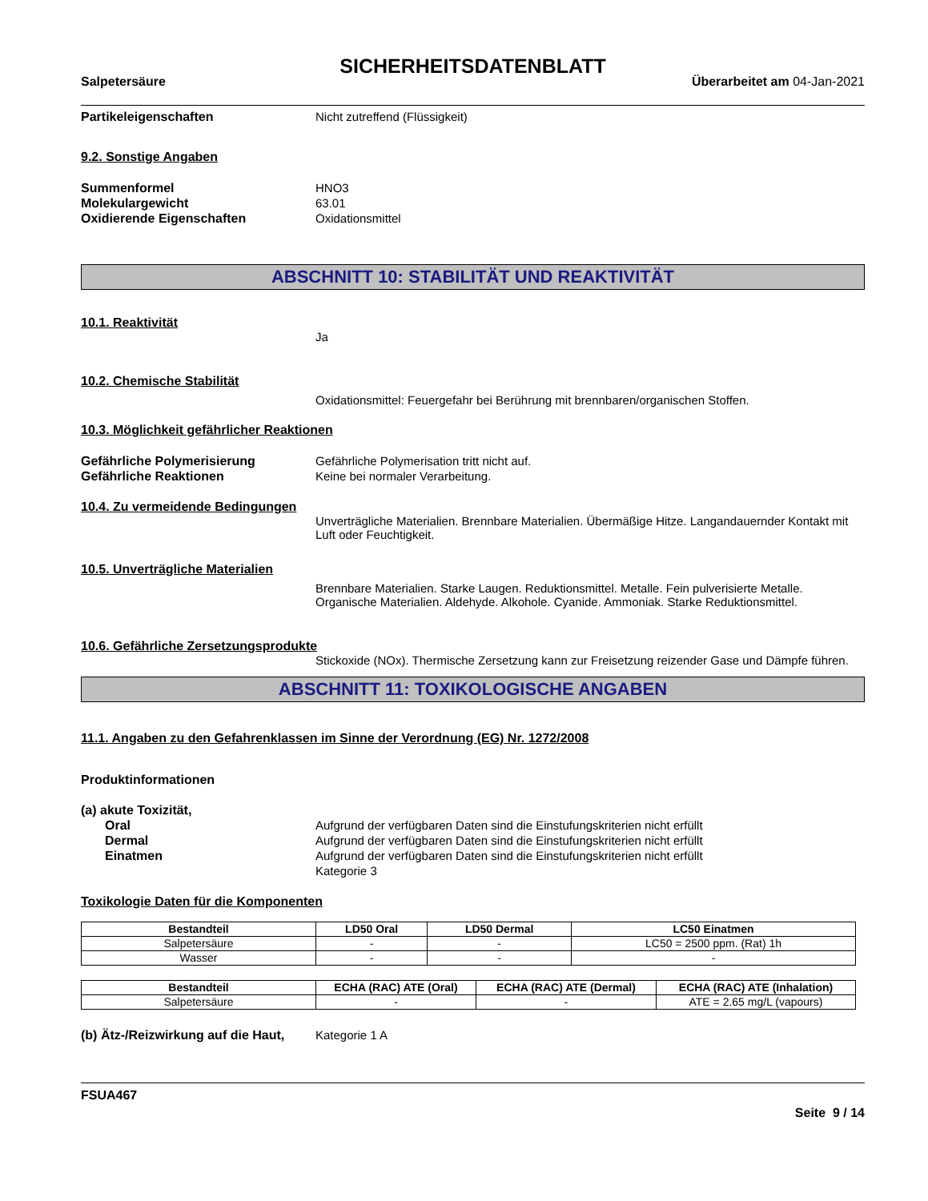SICHERHEITSDATENBLATT
Salpetersäure Überarbeitet am 04-Jan-2021
Partikeleigenschaften Nicht zutreffend (Flüssigkeit)
9.2. Sonstige Angaben
Summenformel HNO3
Molekulargewicht 63.01
Oxidierende Eigenschaften Oxidationsmittel
ABSCHNITT 10: STABILITÄT UND REAKTIVITÄT
10.1. Reaktivität
Ja
10.2. Chemische Stabilität
Oxidationsmittel: Feuergefahr bei Berührung mit brennbaren/organischen Stoffen.
10.3. Möglichkeit gefährlicher Reaktionen
Gefährliche Polymerisierung Gefährliche Polymerisation tritt nicht auf.
Gefährliche Reaktionen Keine bei normaler Verarbeitung.
10.4. Zu vermeidende Bedingungen
Unverträgliche Materialien. Brennbare Materialien. Übermäßige Hitze. Langandauernder Kontakt mit Luft oder Feuchtigkeit.
10.5. Unverträgliche Materialien
Brennbare Materialien. Starke Laugen. Reduktionsmittel. Metalle. Fein pulverisierte Metalle. Organische Materialien. Aldehyde. Alkohole. Cyanide. Ammoniak. Starke Reduktionsmittel.
10.6. Gefährliche Zersetzungsprodukte
Stickoxide (NOx). Thermische Zersetzung kann zur Freisetzung reizender Gase und Dämpfe führen.
ABSCHNITT 11: TOXIKOLOGISCHE ANGABEN
11.1. Angaben zu den Gefahrenklassen im Sinne der Verordnung (EG) Nr. 1272/2008
Produktinformationen
(a) akute Toxizität,
Oral Aufgrund der verfügbaren Daten sind die Einstufungskriterien nicht erfüllt
Dermal Aufgrund der verfügbaren Daten sind die Einstufungskriterien nicht erfüllt
Einatmen Aufgrund der verfügbaren Daten sind die Einstufungskriterien nicht erfüllt
Kategorie 3
Toxikologie Daten für die Komponenten
| Bestandteil | LD50 Oral | LD50 Dermal | LC50 Einatmen |
| --- | --- | --- | --- |
| Salpetersäure | - | - | LC50 = 2500 ppm. (Rat) 1h |
| Wasser | - | - | - |
| Bestandteil | ECHA (RAC) ATE (Oral) | ECHA (RAC) ATE (Dermal) | ECHA (RAC) ATE (Inhalation) |
| --- | --- | --- | --- |
| Salpetersäure | - | - | ATE = 2.65 mg/L (vapours) |
(b) Ätz-/Reizwirkung auf die Haut,
Kategorie 1 A
FSUA467
Seite 9 / 14